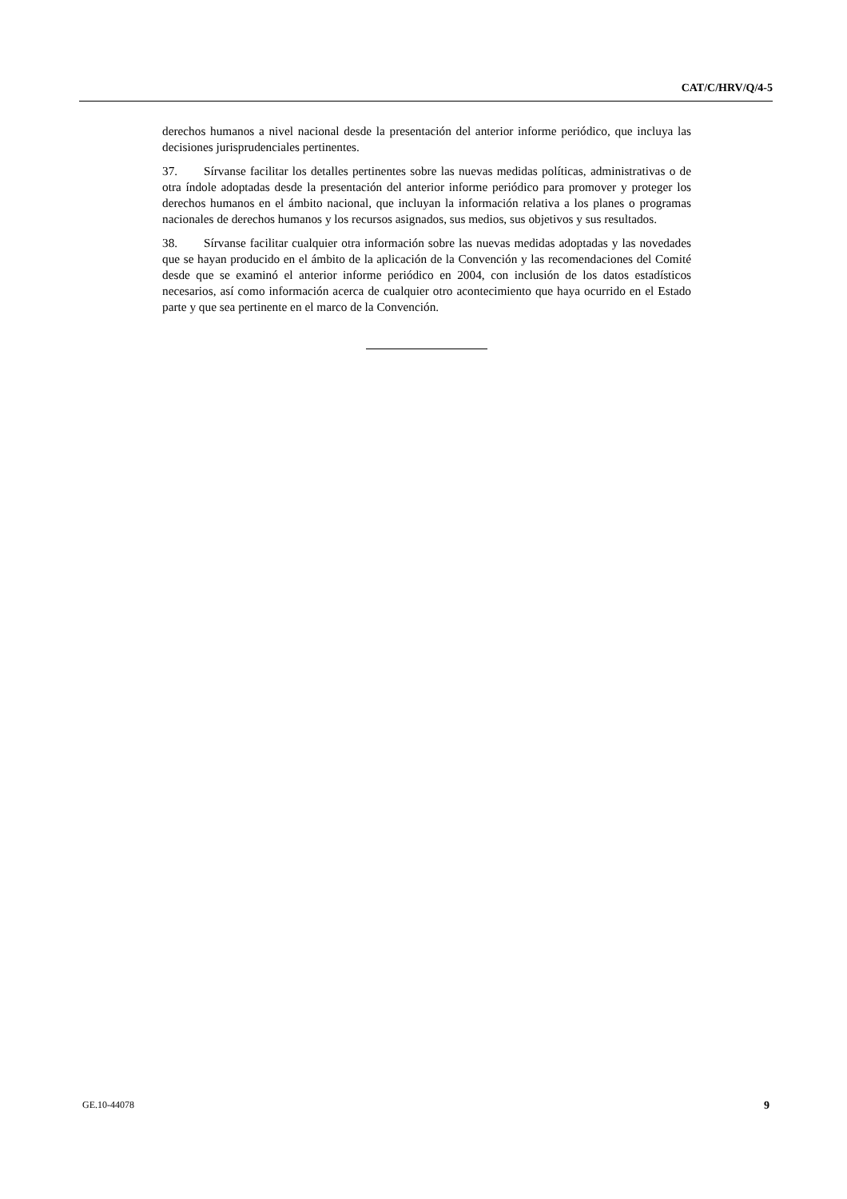CAT/C/HRV/Q/4-5
derechos humanos a nivel nacional desde la presentación del anterior informe periódico, que incluya las decisiones jurisprudenciales pertinentes.
37. Sírvanse facilitar los detalles pertinentes sobre las nuevas medidas políticas, administrativas o de otra índole adoptadas desde la presentación del anterior informe periódico para promover y proteger los derechos humanos en el ámbito nacional, que incluyan la información relativa a los planes o programas nacionales de derechos humanos y los recursos asignados, sus medios, sus objetivos y sus resultados.
38. Sírvanse facilitar cualquier otra información sobre las nuevas medidas adoptadas y las novedades que se hayan producido en el ámbito de la aplicación de la Convención y las recomendaciones del Comité desde que se examinó el anterior informe periódico en 2004, con inclusión de los datos estadísticos necesarios, así como información acerca de cualquier otro acontecimiento que haya ocurrido en el Estado parte y que sea pertinente en el marco de la Convención.
GE.10-44078 9